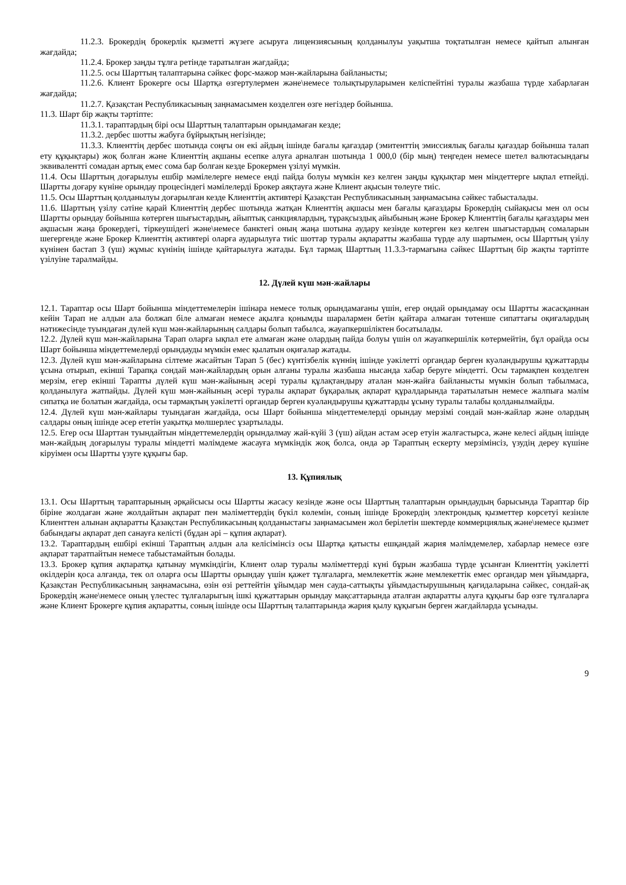11.2.3. Брокердің брокерлік қызметті жүзеге асыруға лицензиясының қолданылуы уақытша тоқтатылған немесе қайтып алынған жағдайда;
11.2.4. Брокер заңды тұлға ретінде таратылған жағдайда;
11.2.5. осы Шарттың талаптарына сәйкес форс-мажор мән-жайларына байланысты;
11.2.6. Клиент Брокерге осы Шартқа өзгертулермен және\немесе толықтыруларымен келіспейтіні туралы жазбаша түрде хабарлаған жағдайда;
11.2.7. Қазақстан Республикасының заңнамасымен көзделген өзге негіздер бойынша.
11.3. Шарт бір жақты тәртіпте:
11.3.1. тараптардың бірі осы Шарттың талаптарын орындамаған кезде;
11.3.2. дербес шотты жабуға бұйрықтың негізінде;
11.3.3. Клиенттің дербес шотында соңғы он екі айдың ішінде бағалы қағаздар (эмитенттің эмиссиялық бағалы қағаздар бойынша талап ету құқықтары) жоқ болған және Клиенттің ақшаны есепке алуға арналған шотында 1 000,0 (бір мың) теңгеден немесе шетел валютасындағы эквивалентті сомадан артық емес сома бар болған кезде Брокермен үзілуі мүмкін.
11.4. Осы Шарттың доғарылуы ешбір мәмілелерге немесе енді пайда болуы мүмкін кез келген заңды құқықтар мен міндеттерге ықпал етпейді. Шартты доғару күніне орындау процесіндегі мәмілелерді Брокер аяқтауға және Клиент ақысын төлеуге тиіс.
11.5. Осы Шарттың қолданылуы доғарылған кезде Клиенттің активтері Қазақстан Республикасының заңнамасына сәйкес табысталады.
11.6. Шарттың үзілу сәтіне қарай Клиенттің дербес шотында жатқан Клиенттің ақшасы мен бағалы қағаздары Брокердің сыйақысы мен ол осы Шартты орындау бойынша көтерген шығыстардың, айыптық санкциялардың, тұрақсыздық айыбының және Брокер Клиенттің бағалы қағаздары мен ақшасын жаңа брокердегі, тіркеушідегі және\немесе банктегі оның жаңа шотына аудару кезінде көтерген кез келген шығыстардың сомаларын шегергенде және Брокер Клиенттің активтері оларға аударылуға тиіс шоттар туралы ақпаратты жазбаша түрде алу шартымен, осы Шарттың үзілу күнінен бастап 3 (үш) жұмыс күнінің ішінде қайтарылуға жатады. Бұл тармақ Шарттың 11.3.3-тармағына сәйкес Шарттың бір жақты тәртіпте үзілуіне таралмайды.
12. Дүлей күш мән-жайлары
12.1. Тараптар осы Шарт бойынша міндеттемелерін ішінара немесе толық орындамағаны үшін, егер ондай орындамау осы Шартты жасасқаннан кейін Тарап не алдын ала болжап біле алмаған немесе ақылға қонымды шаралармен бетін қайтара алмаған төтенше сипаттағы оқиғалардың нәтижесінде туындаған дүлей күш мән-жайларының салдары болып табылса, жауапкершіліктен босатылады.
12.2. Дүлей күш мән-жайларына Тарап оларға ықпал ете алмаған және олардың пайда болуы үшін ол жауапкершілік көтермейтін, бұл орайда осы Шарт бойынша міндеттемелерді орындауды мүмкін емес қылатын оқиғалар жатады.
12.3. Дүлей күш мән-жайларына сілтеме жасайтын Тарап 5 (бес) күнтізбелік күннің ішінде уәкілетті органдар берген куәландырушы құжаттарды ұсына отырып, екінші Тарапқа сондай мән-жайлардың орын алғаны туралы жазбаша нысанда хабар беруге міндетті. Осы тармақпен көзделген мерзім, егер екінші Тарапты дүлей күш мән-жайының әсері туралы құлақтандыру аталан мән-жайға байланысты мүмкін болып табылмаса, қолданылуға жатпайды. Дүлей күш мән-жайының әсері туралы ақпарат бұқаралық ақпарат құралдарында таратылатын немесе жалпыға мәлім сипатқа ие болатын жағдайда, осы тармақтың уәкілетті органдар берген куәландырушы құжаттарды ұсыну туралы талабы қолданылмайды.
12.4. Дүлей күш мән-жайлары туындаған жағдайда, осы Шарт бойынша міндеттемелерді орындау мерзімі сондай мән-жайлар және олардың салдары оның ішінде әсер ететін уақытқа мөлшерлес ұзартылады.
12.5. Егер осы Шарттан туындайтын міндеттемелердің орындалмау жай-күйі 3 (үш) айдан астам әсер етуін жалғастырса, және келесі айдың ішінде мән-жайдың доғарылуы туралы міндетті мәлімдеме жасауға мүмкіндік жоқ болса, онда әр Тараптың ескерту мерзімінсіз, үзудің дереу күшіне кіруімен осы Шартты үзуге құқығы бар.
13. Құпиялық
13.1. Осы Шарттың тараптарының әрқайсысы осы Шартты жасасу кезінде және осы Шарттың талаптарын орындаудың барысында Тараптар бір біріне жолдаған және жолдайтын ақпарат пен мәліметтердің бүкіл көлемін, соның ішінде Брокердің электрондық қызметтер көрсетуі кезінле Клиенттен алынан ақпаратты Қазақстан Республикасының қолданыстағы заңнамасымен жол берілетін шектерде коммерциялық және\немесе қызмет бабындағы ақпарат деп санауға келісті (бұдан әрі – құпия ақпарат).
13.2. Тараптардың ешбірі екінші Тараптың алдын ала келісімінсіз осы Шартқа қатысты ешқандай жария мәлімдемелер, хабарлар немесе өзге ақпарат таратпайтын немесе табыстамайтын болады.
13.3. Брокер құпия ақпаратқа қатынау мүмкіндігін, Клиент олар туралы мәліметтерді күні бұрын жазбаша түрде ұсынған Клиенттің уәкілетті өкілдерін қоса алғанда, тек ол оларға осы Шартты орындау үшін қажет тұлғаларға, мемлекеттік және мемлекеттік емес органдар мен ұйымдарға, Қазақстан Республикасының заңнамасына, өзін өзі реттейтін ұйымдар мен сауда-саттықты ұйымдастырушының қағидаларына сәйкес, сондай-ақ Брокердің және\немесе оның үлестес тұлғаларыгың ішкі құжаттарын орындау мақсаттарында аталған ақпаратты алуға құқығы бар өзге тұлғаларға және Клиент Брокерге құпия ақпаратты, соның ішінде осы Шарттың талаптарында жария қылу құқығын берген жағдайларда ұсынады.
9